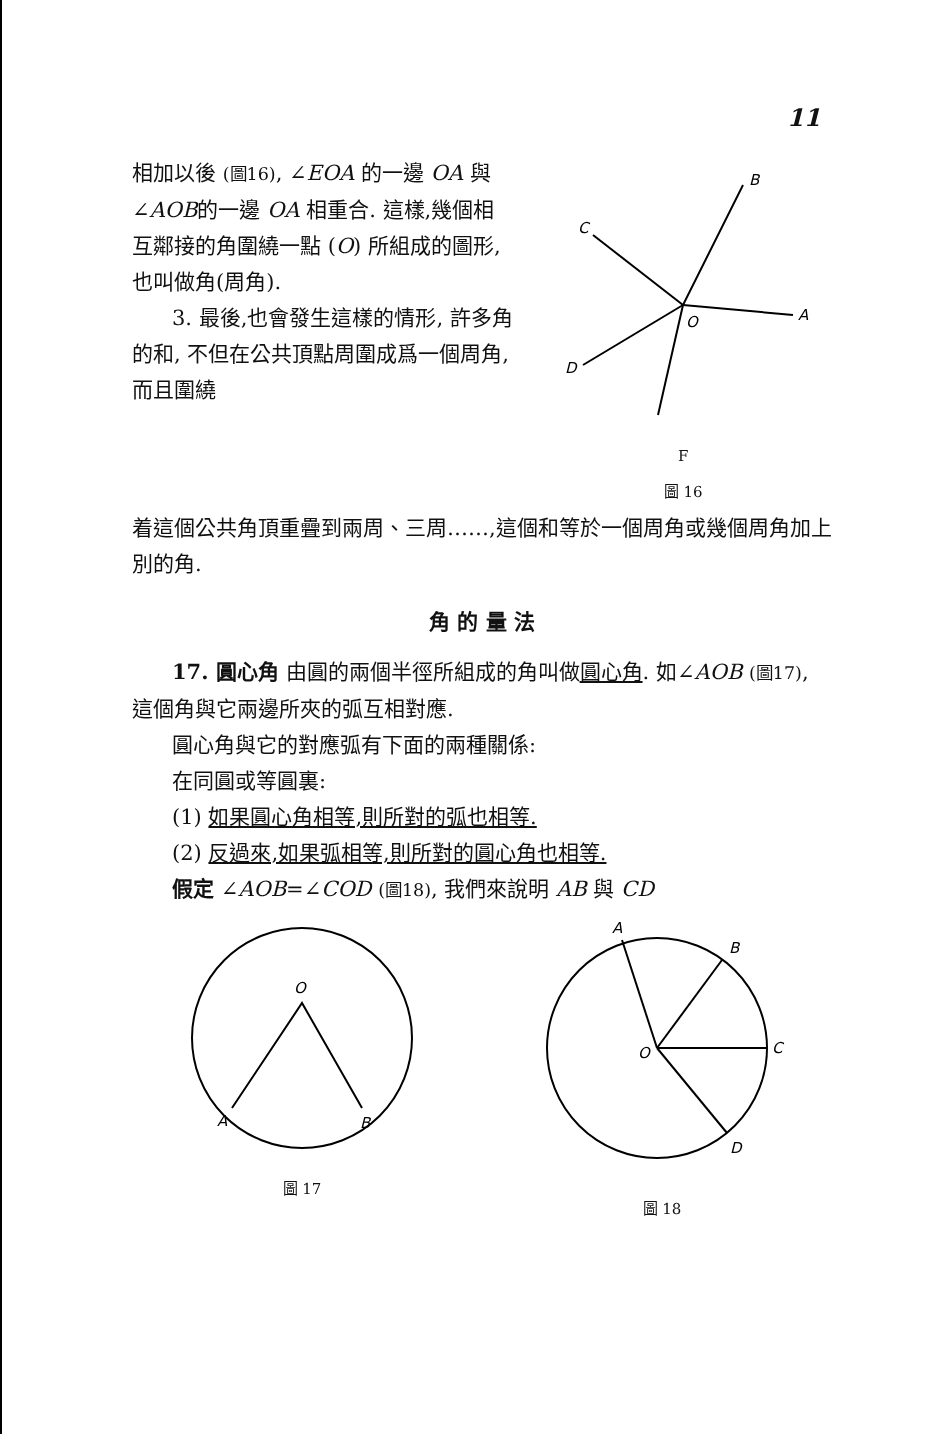11
相加以後 (圖16), ∠EOA 的一邊 OA 與∠AOB的一邊 OA 相重合. 這樣,幾個相互鄰接的角圍繞一點 (O) 所組成的圖形, 也叫做角(周角).
3. 最後,也會發生這樣的情形, 許多角的和, 不但在公共頂點周圍成爲一個周角, 而且圍繞
B
C
A
O
D
F
圖 16
着這個公共角頂重疊到兩周、三周……,這個和等於一個周角或幾個周角加上別的角.
角 的 量 法
17. 圓心角 由圓的兩個半徑所組成的角叫做圓心角. 如∠AOB (圖17), 這個角與它兩邊所夾的弧互相對應.
圓心角與它的對應弧有下面的兩種關係:
在同圓或等圓裏:
(1) 如果圓心角相等,則所對的弧也相等.
(2) 反過來,如果弧相等,則所對的圓心角也相等.
假定 ∠AOB=∠COD (圖18), 我們來說明 AB 與 CD
O
A
B
圖 17
A
B
O
C
D
圖 18